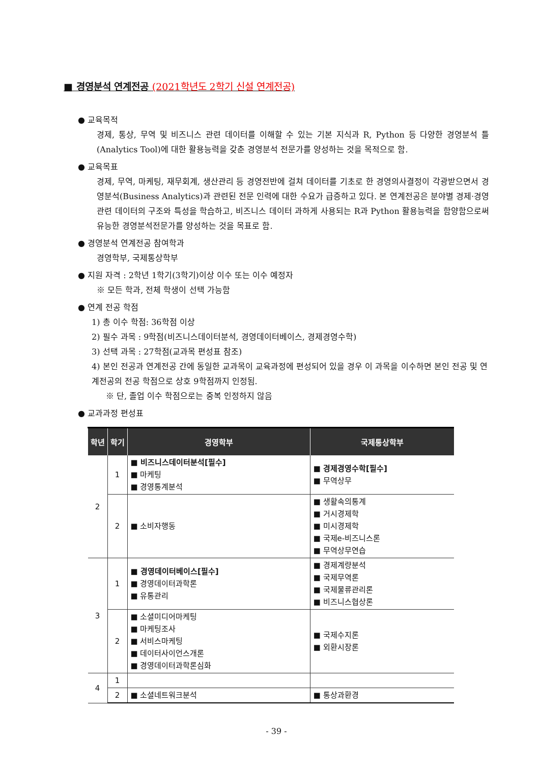■ 경영분석 연계전공 (2021학년도 2학기 신설 연계전공)
● 교육목적
경제, 통상, 무역 및 비즈니스 관련 데이터를 이해할 수 있는 기본 지식과 R, Python 등 다양한 경영분석 틀(Analytics Tool)에 대한 활용능력을 갖춘 경영분석 전문가를 양성하는 것을 목적으로 함.
● 교육목표
경제, 무역, 마케팅, 재무회계, 생산관리 등 경영전반에 걸쳐 데이터를 기초로 한 경영의사결정이 각광받으면서 경영분석(Business Analytics)과 관련된 전문 인력에 대한 수요가 급증하고 있다. 본 연계전공은 분야별 경제·경영 관련 데이터의 구조와 특성을 학습하고, 비즈니스 데이터 과하게 사용되는 R과 Python 활용능력을 함양함으로써 유능한 경영분석전문가를 양성하는 것을 목표로 함.
● 경영분석 연계전공 참여학과
경영학부, 국제통상학부
● 지원 자격 : 2학년 1학기(3학기)이상 이수 또는 이수 예정자
※ 모든 학과, 전체 학생이 선택 가능함
● 연계 전공 학점
1) 총 이수 학점: 36학점 이상
2) 필수 과목 : 9학점(비즈니스데이터분석, 경영데이터베이스, 경제경영수학)
3) 선택 과목 : 27학점(교과목 편성표 참조)
4) 본인 전공과 연계전공 간에 동일한 교과목이 교육과정에 편성되어 있을 경우 이 과목을 이수하면 본인 전공 및 연계전공의 전공 학점으로 상호 9학점까지 인정됨.
※ 단, 졸업 이수 학점으로는 중복 인정하지 않음
● 교과과정 편성표
| 학년 | 학기 | 경영학부 | 국제통상학부 |
| --- | --- | --- | --- |
| 2 | 1 | ■ 비즈니스데이터분석[필수] ■ 마케팅 ■ 경영통계분석 | ■ 경제경영수학[필수] ■ 무역상무 |
| | 2 | ■ 소비자행동 | ■ 생활속의통계 ■ 거시경제학 ■ 미시경제학 ■ 국제e-비즈니스론 ■ 무역상무연습 |
| 3 | 1 | ■ 경영데이터베이스[필수] ■ 경영데이터과학론 ■ 유통관리 | ■ 경제계량분석 ■ 국제무역론 ■ 국제물류관리론 ■ 비즈니스협상론 |
| | 2 | ■ 소셜미디어마케팅 ■ 마케팅조사 ■ 서비스마케팅 ■ 데이터사이언스개론 ■ 경영데이터과학론심화 | ■ 국제수지론 ■ 외환시장론 |
| 4 | 1 | | |
| | 2 | ■ 소셜네트워크분석 | ■ 통상과환경 |
- 39 -